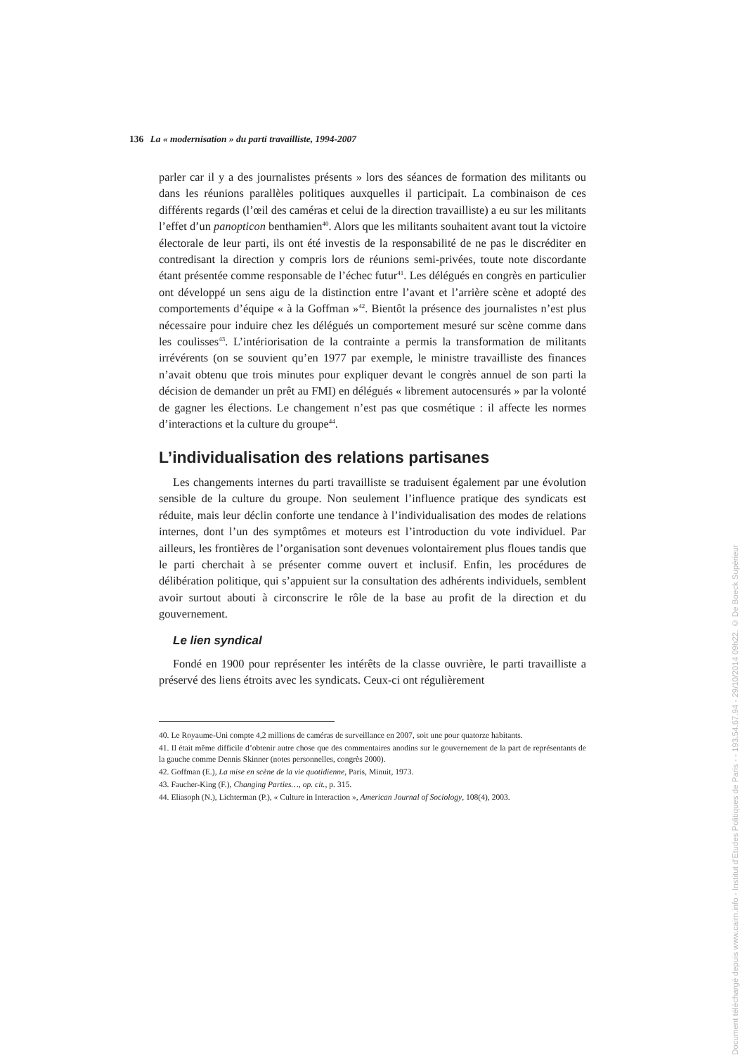136 La « modernisation » du parti travailliste, 1994-2007
parler car il y a des journalistes présents » lors des séances de formation des militants ou dans les réunions parallèles politiques auxquelles il participait. La combinaison de ces différents regards (l’œil des caméras et celui de la direction travailliste) a eu sur les militants l’effet d’un panopticon benthamien<sup>40</sup>. Alors que les militants souhaitent avant tout la victoire électorale de leur parti, ils ont été investis de la responsabilité de ne pas le discréditer en contredisant la direction y compris lors de réunions semi-privées, toute note discordante étant présentée comme responsable de l’échec futur<sup>41</sup>. Les délégués en congrès en particulier ont développé un sens aigu de la distinction entre l’avant et l’arrière scène et adopté des comportements d’équipe « à la Goffman »<sup>42</sup>. Bientôt la présence des journalistes n’est plus nécessaire pour induire chez les délégués un comportement mesuré sur scène comme dans les coulisses<sup>43</sup>. L’intériorisation de la contrainte a permis la transformation de militants irrévérents (on se souvient qu’en 1977 par exemple, le ministre travailliste des finances n’avait obtenu que trois minutes pour expliquer devant le congrès annuel de son parti la décision de demander un prêt au FMI) en délégués « librement autocensurés » par la volonté de gagner les élections. Le changement n’est pas que cosmétique : il affecte les normes d’interactions et la culture du groupe<sup>44</sup>.
L’individualisation des relations partisanes
Les changements internes du parti travailliste se traduisent également par une évolution sensible de la culture du groupe. Non seulement l’influence pratique des syndicats est réduite, mais leur déclin conforte une tendance à l’individualisation des modes de relations internes, dont l’un des symptômes et moteurs est l’introduction du vote individuel. Par ailleurs, les frontières de l’organisation sont devenues volontairement plus floues tandis que le parti cherchait à se présenter comme ouvert et inclusif. Enfin, les procédures de délibération politique, qui s’appuient sur la consultation des adhérents individuels, semblent avoir surtout abouti à circonscrire le rôle de la base au profit de la direction et du gouvernement.
Le lien syndical
Fondé en 1900 pour représenter les intérêts de la classe ouvrière, le parti travailliste a préservé des liens étroits avec les syndicats. Ceux-ci ont régulièrement
40. Le Royaume-Uni compte 4,2 millions de caméras de surveillance en 2007, soit une pour quatorze habitants.
41. Il était même difficile d’obtenir autre chose que des commentaires anodins sur le gouvernement de la part de représentants de la gauche comme Dennis Skinner (notes personnelles, congrès 2000).
42. Goffman (E.), La mise en scène de la vie quotidienne, Paris, Minuit, 1973.
43. Faucher-King (F.), Changing Parties…, op. cit., p. 315.
44. Eliasoph (N.), Lichterman (P.), « Culture in Interaction », American Journal of Sociology, 108(4), 2003.
Document téléchargé depuis www.cairn.info - Institut d'Etudes Politiques de Paris - - 193.54.67.94 - 29/10/2014 09h22. © De Boeck Supérieur